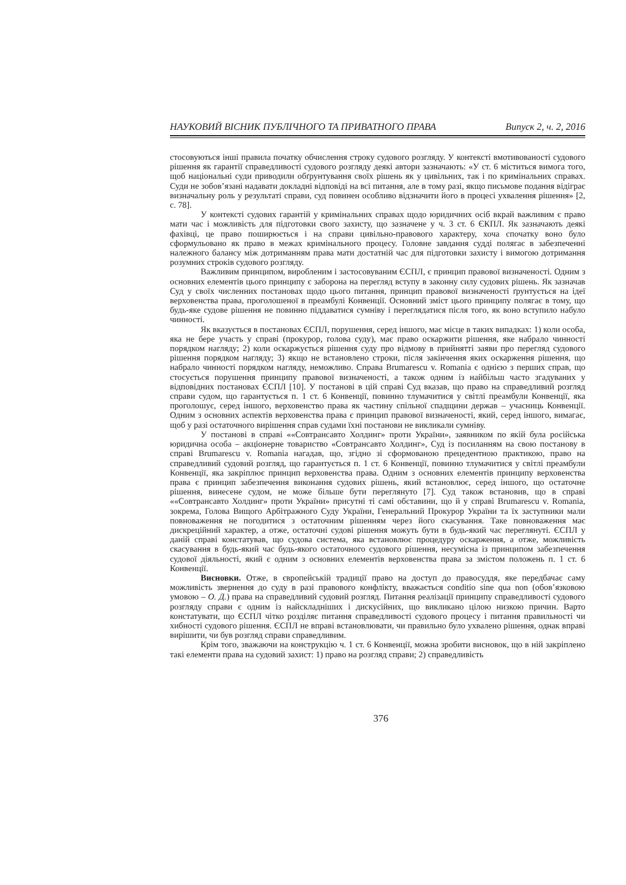НАУКОВИЙ ВІСНИК ПУБЛІЧНОГО ТА ПРИВАТНОГО ПРАВА Випуск 2, ч. 2, 2016
стосовуються інші правила початку обчислення строку судового розгляду. У контексті вмотивованості судового рішення як гарантії справедливості судового розгляду деякі автори зазначають: «У ст. 6 міститься вимога того, щоб національні суди приводили обґрунтування своїх рішень як у цивільних, так і по кримінальних справах. Суди не зобов’язані надавати докладні відповіді на всі питання, але в тому разі, якщо письмове подання відіграє визначальну роль у результаті справи, суд повинен особливо відзначити його в процесі ухвалення рішення» [2, с. 78].
У контексті судових гарантій у кримінальних справах щодо юридичних осіб вкрай важливим є право мати час і можливість для підготовки свого захисту, що зазначене у ч. 3 ст. 6 ЄКПЛ. Як зазначають деякі фахівці, це право поширюється і на справи цивільно-правового характеру, хоча спочатку воно було сформульовано як право в межах кримінального процесу. Головне завдання судді полягає в забезпеченні належного балансу між дотриманням права мати достатній час для підготовки захисту і вимогою дотримання розумних строків судового розгляду.
Важливим принципом, виробленим і застосовуваним ЄСПЛ, є принцип правової визначеності. Одним з основних елементів цього принципу є заборона на перегляд вступу в законну силу судових рішень. Як зазначав Суд у своїх численних постановах щодо цього питання, принцип правової визначеності ґрунтується на ідеї верховенства права, проголошеної в преамбулі Конвенції. Основний зміст цього принципу полягає в тому, що будь-яке судове рішення не повинно піддаватися сумніву і переглядатися після того, як воно вступило набуло чинності.
Як вказується в постановах ЄСПЛ, порушення, серед іншого, має місце в таких випадках: 1) коли особа, яка не бере участь у справі (прокурор, голова суду), має право оскаржити рішення, яке набрало чинності порядком нагляду; 2) коли оскаржується рішення суду про відмову в прийнятті заяви про перегляд судового рішення порядком нагляду; 3) якщо не встановлено строки, після закінчення яких оскарження рішення, що набрало чинності порядком нагляду, неможливо. Справа Brumarescu v. Romania є однією з перших справ, що стосується порушення принципу правової визначеності, а також одним із найбільш часто згадуваних у відповідних постановах ЄСПЛ [10]. У постанові в цій справі Суд вказав, що право на справедливий розгляд справи судом, що гарантується п. 1 ст. 6 Конвенції, повинно тлумачитися у світлі преамбули Конвенції, яка проголошує, серед іншого, верховенство права як частину спільної спадщини держав – учасниць Конвенції. Одним з основних аспектів верховенства права є принцип правової визначеності, який, серед іншого, вимагає, щоб у разі остаточного вирішення справ судами їхні постанови не викликали сумніву.
У постанові в справі ««Совтрансавто Холдинг» проти України», заявником по якій була російська юридична особа – акціонерне товариство «Совтрансавто Холдинг», Суд із посиланням на свою постанову в справі Brumarescu v. Romania нагадав, що, згідно зі сформованою прецедентною практикою, право на справедливий судовий розгляд, що гарантується п. 1 ст. 6 Конвенції, повинно тлумачитися у світлі преамбули Конвенції, яка закріплює принцип верховенства права. Одним з основних елементів принципу верховенства права є принцип забезпечення виконання судових рішень, який встановлює, серед іншого, що остаточне рішення, винесене судом, не може більше бути переглянуто [7]. Суд також встановив, що в справі ««Совтрансавто Холдинг» проти України» присутні ті самі обставини, що й у справі Brumarescu v. Romania, зокрема, Голова Вищого Арбітражного Суду України, Генеральний Прокурор України та їх заступники мали повноваження не погодитися з остаточним рішенням через його скасування. Таке повноваження має дискреційний характер, а отже, остаточні судові рішення можуть бути в будь-який час переглянуті. ЄСПЛ у даній справі констатував, що судова система, яка встановлює процедуру оскарження, а отже, можливість скасування в будь-який час будь-якого остаточного судового рішення, несумісна із принципом забезпечення судової діяльності, який є одним з основних елементів верховенства права за змістом положень п. 1 ст. 6 Конвенції.
Висновки. Отже, в європейській традиції право на доступ до правосуддя, яке передбачає саму можливість звернення до суду в разі правового конфлікту, вважається conditio sine qua non (обов’язковою умовою – О. Д.) права на справедливий судовий розгляд. Питання реалізації принципу справедливості судового розгляду справи є одним із найскладніших і дискусійних, що викликано цілою низкою причин. Варто констатувати, що ЄСПЛ чітко розділяє питання справедливості судового процесу і питання правильності чи хибності судового рішення. ЄСПЛ не вправі встановлювати, чи правильно було ухвалено рішення, однак вправі вирішити, чи був розгляд справи справедливим.
Крім того, зважаючи на конструкцію ч. 1 ст. 6 Конвенції, можна зробити висновок, що в ній закріплено такі елементи права на судовий захист: 1) право на розгляд справи; 2) справедливість
376